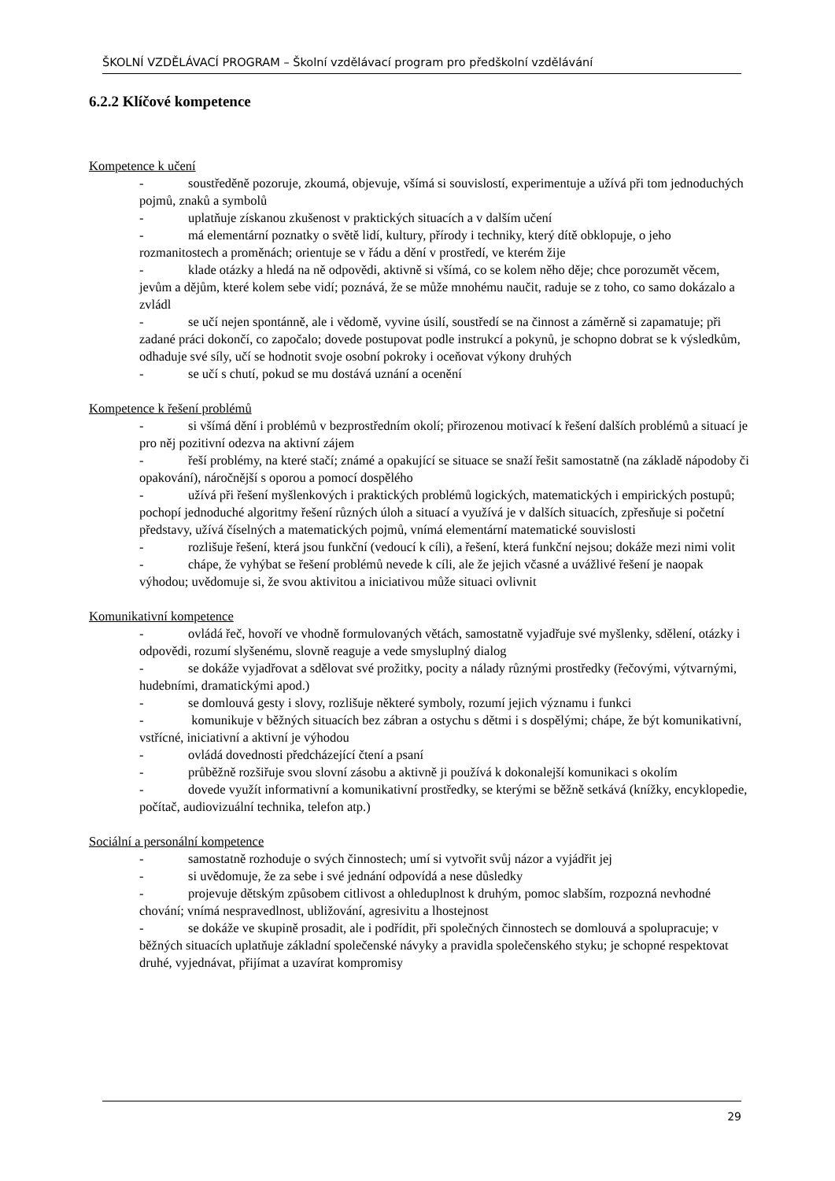ŠKOLNÍ VZDĚLÁVACÍ PROGRAM – Školní vzdělávací program pro předškolní vzdělávání
6.2.2 Klíčové kompetence
Kompetence k učení
- soustředěně pozoruje, zkoumá, objevuje, všímá si souvislostí, experimentuje a užívá při tom jednoduchých pojmů, znaků a symbolů
- uplatňuje získanou zkušenost v praktických situacích a v dalším učení
- má elementární poznatky o světě lidí, kultury, přírody i techniky, který dítě obklopuje, o jeho rozmanitostech a proměnách; orientuje se v řádu a dění v prostředí, ve kterém žije
- klade otázky a hledá na ně odpovědi, aktivně si všímá, co se kolem něho děje; chce porozumět věcem, jevům a dějům, které kolem sebe vidí; poznává, že se může mnohému naučit, raduje se z toho, co samo dokázalo a zvládl
- se učí nejen spontánně, ale i vědomě, vyvine úsilí, soustředí se na činnost a záměrně si zapamatuje; při zadané práci dokončí, co započalo; dovede postupovat podle instrukcí a pokynů, je schopno dobrat se k výsledkům, odhaduje své síly, učí se hodnotit svoje osobní pokroky i oceňovat výkony druhých
- se učí s chutí, pokud se mu dostává uznání a ocenění
Kompetence k řešení problémů
- si všímá dění i problémů v bezprostředním okolí; přirozenou motivací k řešení dalších problémů a situací je pro něj pozitivní odezva na aktivní zájem
- řeší problémy, na které stačí; známé a opakující se situace se snaží řešit samostatně (na základě nápodoby či opakování), náročnější s oporou a pomocí dospělého
- užívá při řešení myšlenkových i praktických problémů logických, matematických i empirických postupů; pochopí jednoduché algoritmy řešení různých úloh a situací a využívá je v dalších situacích, zpřesňuje si početní představy, užívá číselných a matematických pojmů, vnímá elementární matematické souvislosti
- rozlišuje řešení, která jsou funkční (vedoucí k cíli), a řešení, která funkční nejsou; dokáže mezi nimi volit
- chápe, že vyhýbat se řešení problémů nevede k cíli, ale že jejich včasné a uvážlivé řešení je naopak výhodou; uvědomuje si, že svou aktivitou a iniciativou může situaci ovlivnit
Komunikativní kompetence
- ovládá řeč, hovoří ve vhodně formulovaných větách, samostatně vyjadřuje své myšlenky, sdělení, otázky i odpovědi, rozumí slyšenému, slovně reaguje a vede smysluplný dialog
- se dokáže vyjadřovat a sdělovat své prožitky, pocity a nálady různými prostředky (řečovými, výtvarnými, hudebními, dramatickými apod.)
- se domlouvá gesty i slovy, rozlišuje některé symboly, rozumí jejich významu i funkci
- komunikuje v běžných situacích bez zábran a ostychu s dětmi i s dospělými; chápe, že být komunikativní, vstřícné, iniciativní a aktivní je výhodou
- ovládá dovednosti předcházející čtení a psaní
- průběžně rozšiřuje svou slovní zásobu a aktivně ji používá k dokonalejší komunikaci s okolím
- dovede využít informativní a komunikativní prostředky, se kterými se běžně setkává (knížky, encyklopedie, počítač, audiovizuální technika, telefon atp.)
Sociální a personální kompetence
- samostatně rozhoduje o svých činnostech; umí si vytvořit svůj názor a vyjádřit jej
- si uvědomuje, že za sebe i své jednání odpovídá a nese důsledky
- projevuje dětským způsobem citlivost a ohleduplnost k druhým, pomoc slabším, rozpozná nevhodné chování; vnímá nespravedlnost, ubližování, agresivitu a lhostejnost
- se dokáže ve skupině prosadit, ale i podřídit, při společných činnostech se domlouvá a spolupracuje; v běžných situacích uplatňuje základní společenské návyky a pravidla společenského styku; je schopné respektovat druhé, vyjednávat, přijímat a uzavírat kompromisy
29